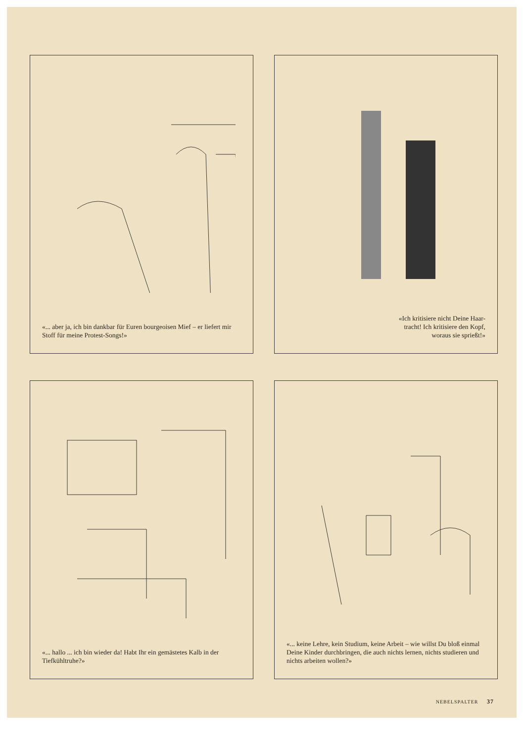«... aber ja, ich bin dankbar für Euren bourgeoisen Mief – er liefert mir Stoff für meine Protest-Songs!»
«Ich kritisiere nicht Deine Haar-
tracht! Ich kritisiere den Kopf,
woraus sie sprießt!»
«... hallo ... ich bin wieder da! Habt Ihr ein gemästetes Kalb in der Tiefkühltruhe?»
«... keine Lehre, kein Studium, keine Arbeit – wie willst Du bloß einmal Deine Kinder durchbringen, die auch nichts lernen, nichts studieren und nichts arbeiten wollen?»
NEBELSPALTER 37